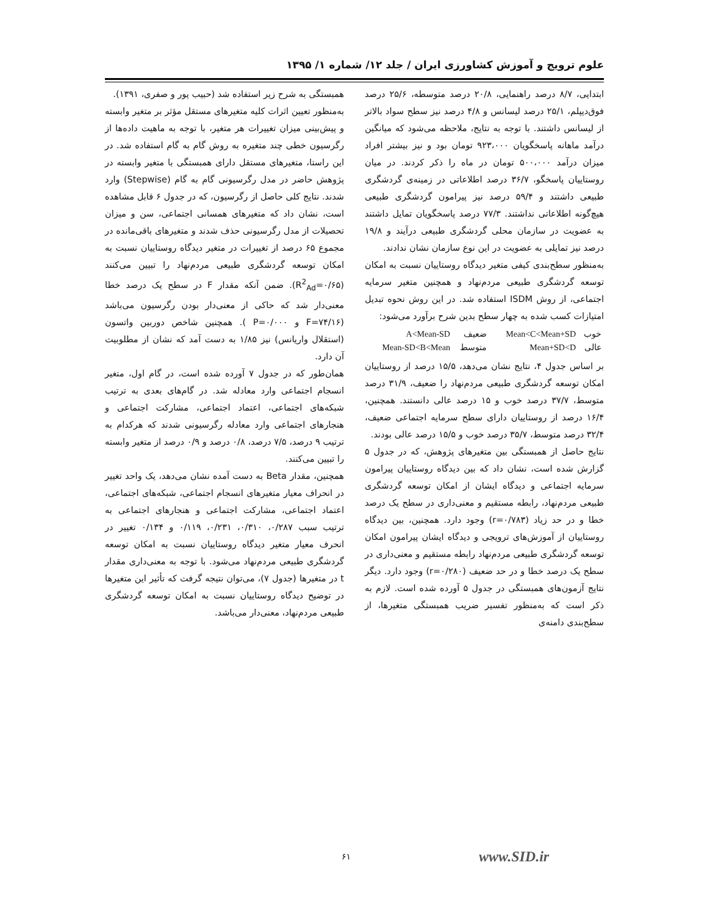علوم ترویج و آموزش کشاورزی ایران / جلد ۱۲/ شماره ۱/ ۱۳۹۵
ابتدایی، ۸/۷ درصد راهنمایی، ۲۰/۸ درصد متوسطه، ۲۵/۶ درصد فوق‌دیپلم، ۲۵/۱ درصد لیسانس و ۴/۸ درصد نیز سطح سواد بالاتر از لیسانس داشتند. با توجه به نتایج، ملاحظه می‌شود که میانگین درآمد ماهانه پاسخگویان ۹۲۳،۰۰۰ تومان بود و نیز بیشتر افراد میزان درآمد ۵۰۰،۰۰۰ تومان در ماه را ذکر کردند. در میان روستاییان پاسخگو، ۳۶/۷ درصد اطلاعاتی در زمینه‌ی گردشگری طبیعی داشتند و ۵۹/۴ درصد نیز پیرامون گردشگری طبیعی هیچ‌گونه اطلاعاتی نداشتند. ۷۷/۳ درصد پاسخگویان تمایل داشتند به عضویت در سازمان محلی گردشگری طبیعی درآیند و ۱۹/۸ درصد نیز تمایلی به عضویت در این نوع سازمان نشان ندادند.
به‌منظور سطح‌بندی کیفی متغیر دیدگاه روستاییان نسبت به امکان توسعه گردشگری طبیعی مردم‌نهاد و همچنین متغیر سرمایه اجتماعی، از روش ISDM استفاده شد. در این روش نحوه تبدیل امتیازات کسب شده به چهار سطح بدین شرح برآورد می‌شود:
| خوب | Mean<C<Mean+SD | ضعیف | A<Mean-SD |
| عالی | Mean+SD<D | متوسط | Mean-SD<B<Mean |
بر اساس جدول ۴، نتایج نشان می‌دهد، ۱۵/۵ درصد از روستاییان امکان توسعه گردشگری طبیعی مردم‌نهاد را ضعیف، ۳۱/۹ درصد متوسط، ۳۷/۷ درصد خوب و ۱۵ درصد عالی دانستند. همچنین، ۱۶/۴ درصد از روستاییان دارای سطح سرمایه اجتماعی ضعیف، ۳۲/۴ درصد متوسط، ۳۵/۷ درصد خوب و ۱۵/۵ درصد عالی بودند.
نتایج حاصل از همبستگی بین متغیرهای پژوهش، که در جدول ۵ گزارش شده است، نشان داد که بین دیدگاه روستاییان پیرامون سرمایه اجتماعی و دیدگاه ایشان از امکان توسعه گردشگری طبیعی مردم‌نهاد، رابطه مستقیم و معنی‌داری در سطح یک درصد خطا و در حد زیاد (r=۰/۷۸۳) وجود دارد. همچنین، بین دیدگاه روستاییان از آموزش‌های ترویجی و دیدگاه ایشان پیرامون امکان توسعه گردشگری طبیعی مردم‌نهاد رابطه مستقیم و معنی‌داری در سطح یک درصد خطا و در حد ضعیف (r=۰/۲۸۰) وجود دارد. دیگر نتایج آزمون‌های همبستگی در جدول ۵ آورده شده است. لازم به ذکر است که به‌منظور تفسیر ضریب همبستگی متغیرها، از سطح‌بندی دامنه‌ی
همبستگی به شرح زیر استفاده شد (حبیب پور و صفری، ۱۳۹۱).
به‌منظور تعیین اثرات کلیه متغیرهای مستقل مؤثر بر متغیر وابسته و پیش‌بینی میزان تغییرات هر متغیر، با توجه به ماهیت داده‌ها از رگرسیون خطی چند متغیره به روش گام به گام استفاده شد. در این راستا، متغیرهای مستقل دارای همبستگی با متغیر وابسته در پژوهش حاضر در مدل رگرسیونی گام به گام (Stepwise) وارد شدند. نتایج کلی حاصل از رگرسیون، که در جدول ۶ قابل مشاهده است، نشان داد که متغیرهای همسانی اجتماعی، سن و میزان تحصیلات از مدل رگرسیونی حذف شدند و متغیرهای باقی‌مانده در مجموع ۶۵ درصد از تغییرات در متغیر دیدگاه روستاییان نسبت به امکان توسعه گردشگری طبیعی مردم‌نهاد را تبیین می‌کنند (R<sup>2</sup><sub>Ad</sub>=۰/۶۵). ضمن آنکه مقدار F در سطح یک درصد خطا معنی‌دار شد که حاکی از معنی‌دار بودن رگرسیون می‌باشد (F=۷۴/۱۶ و P=۰/۰۰۰ ). همچنین شاخص دوربین واتسون (استقلال واریانس) نیز ۱/۸۵ به دست آمد که نشان از مطلوبیت آن دارد.
همان‌طور که در جدول ۷ آورده شده است، در گام اول، متغیر انسجام اجتماعی وارد معادله شد. در گام‌های بعدی به ترتیب شبکه‌های اجتماعی، اعتماد اجتماعی، مشارکت اجتماعی و هنجارهای اجتماعی وارد معادله رگرسیونی شدند که هرکدام به ترتیب ۹ درصد، ۷/۵ درصد، ۰/۸ درصد و ۰/۹ درصد از متغیر وابسته را تبیین می‌کنند.
همچنین، مقدار Beta به دست آمده نشان می‌دهد، یک واحد تغییر در انحراف معیار متغیرهای انسجام اجتماعی، شبکه‌های اجتماعی، اعتماد اجتماعی، مشارکت اجتماعی و هنجارهای اجتماعی به ترتیب سبب ۰/۲۸۷، ۰/۳۱۰، ۰/۲۳۱، ۰/۱۱۹ و ۰/۱۳۴ تغییر در انحرف معیار متغیر دیدگاه روستاییان نسبت به امکان توسعه گردشگری طبیعی مردم‌نهاد می‌شود. با توجه به معنی‌داری مقدار t در متغیرها (جدول ۷)، می‌توان نتیجه گرفت که تأثیر این متغیرها در توضیح دیدگاه روستاییان نسبت به امکان توسعه گردشگری طبیعی مردم‌نهاد، معنی‌دار می‌باشد.
۶۱ www.SID.ir